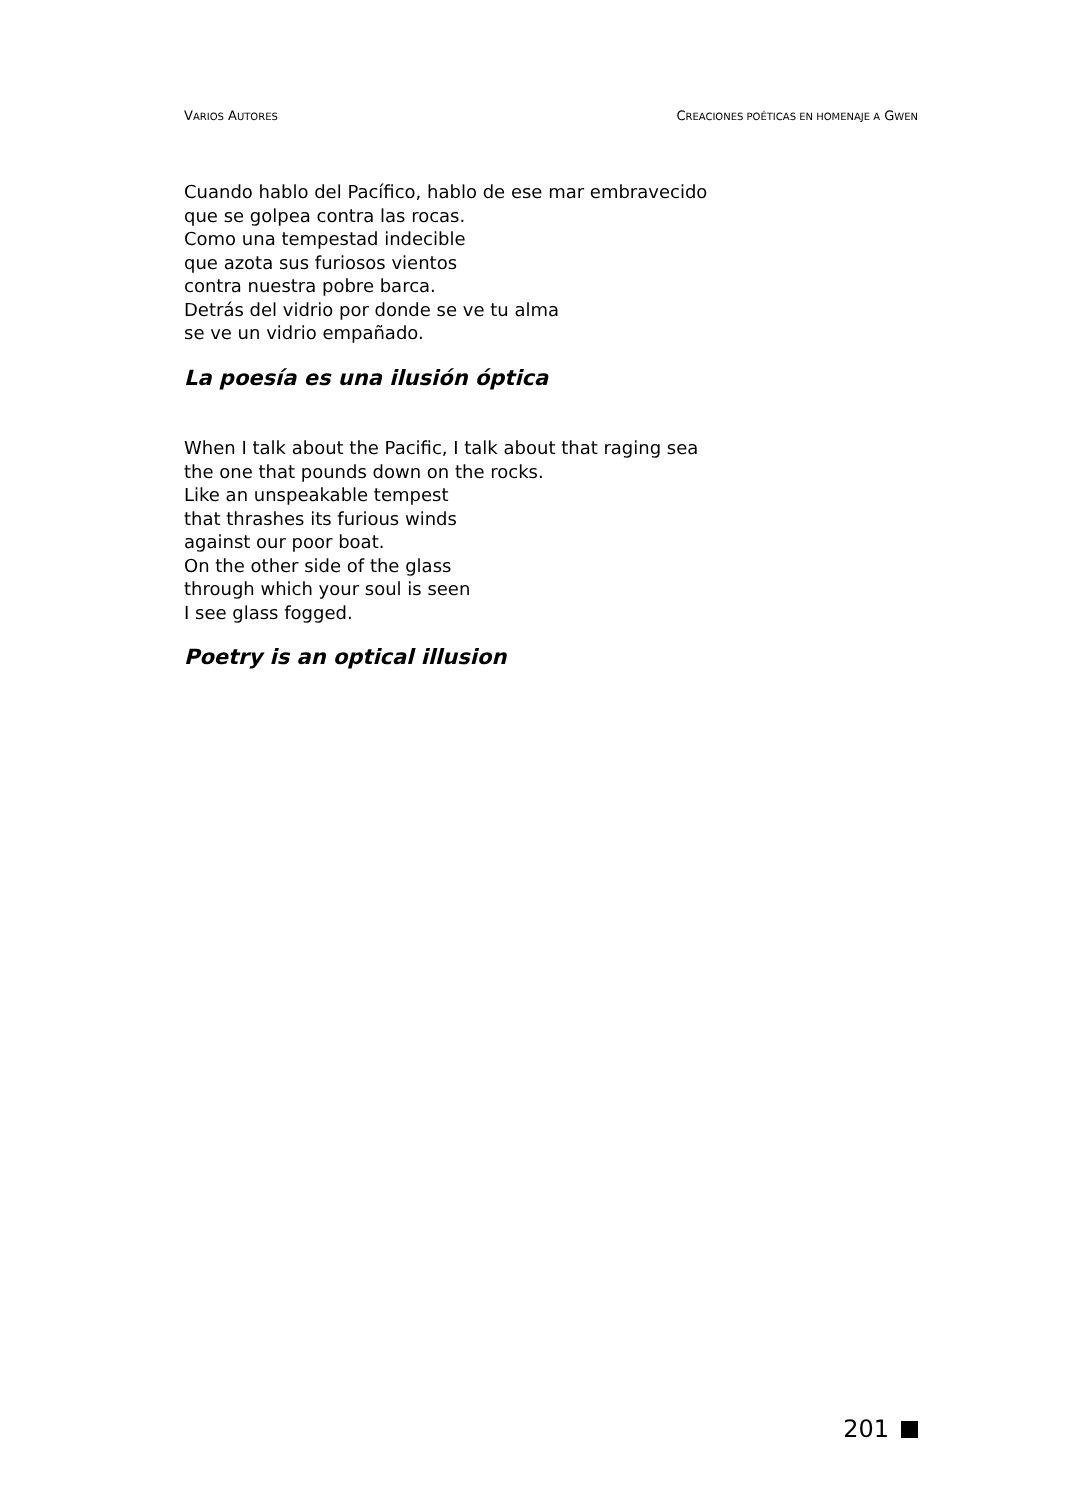VARIOS AUTORES CREACIONES POÉTICAS EN HOMENAJE A GWEN
Cuando hablo del Pacífico, hablo de ese mar embravecido
que se golpea contra las rocas.
Como una tempestad indecible
que azota sus furiosos vientos
contra nuestra pobre barca.
Detrás del vidrio por donde se ve tu alma
se ve un vidrio empañado.
La poesía es una ilusión óptica
When I talk about the Pacific, I talk about that raging sea
the one that pounds down on the rocks.
Like an unspeakable tempest
that thrashes its furious winds
against our poor boat.
On the other side of the glass
through which your soul is seen
I see glass fogged.
Poetry is an optical illusion
201